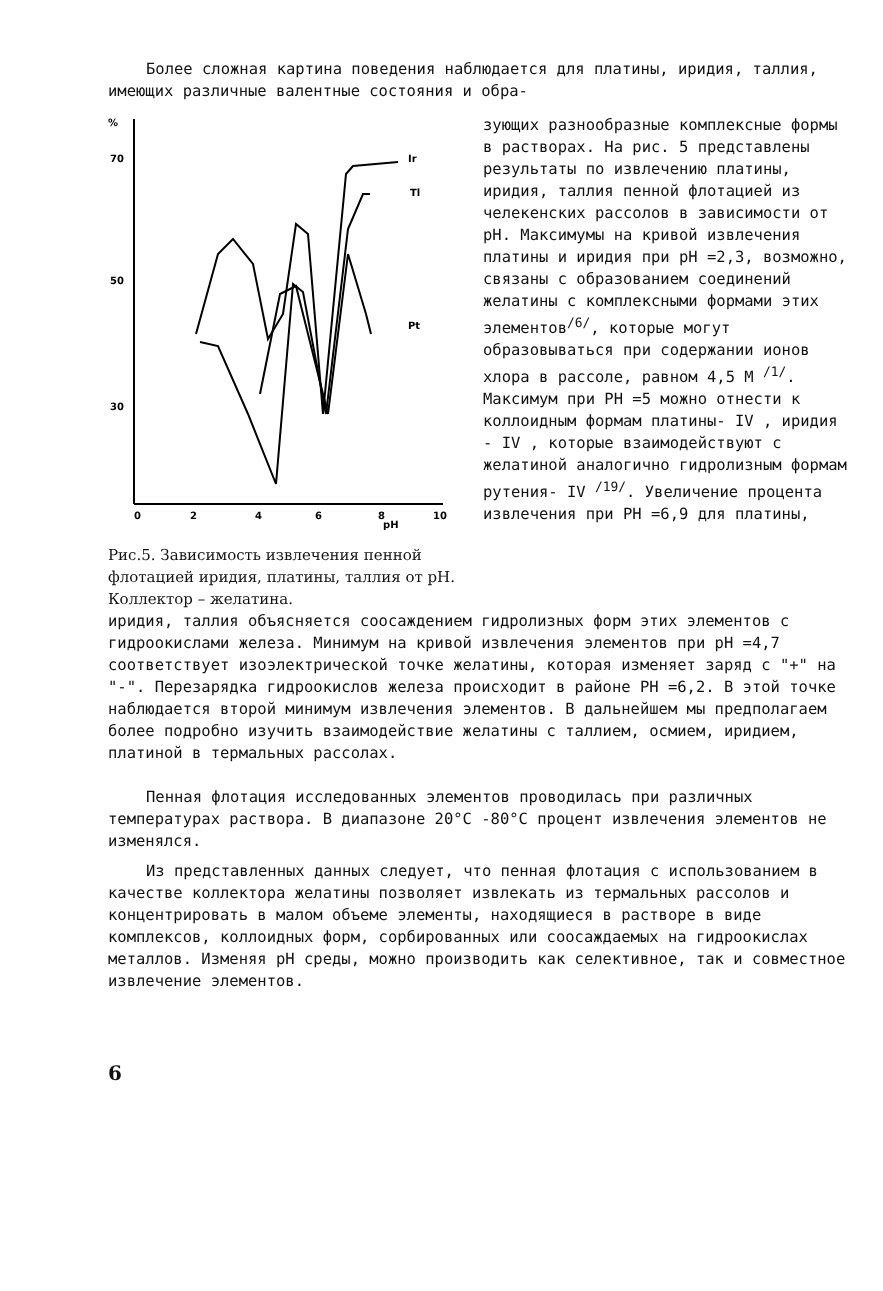Более сложная картина поведения наблюдается для платины, иридия, таллия, имеющих различные валентные состояния и обра-
%
70
50
30
0
2
4
6
8
10
pH
Ir
Tl
Pt
Рис.5. Зависимость извлечения пенной флотацией иридия, платины, таллия от pH. Коллектор – желатина.
зующих разнообразные комплексные формы в растворах. На рис. 5 представлены результаты по извлечению платины, иридия, таллия пенной флотацией из челекенских рассолов в зависимости от pH. Максимумы на кривой извлечения платины и иридия при pH =2,3, возможно, связаны с образованием соединений желатины с комплексными формами этих элементов<sup>/6/</sup>, которые могут образовываться при содержании ионов хлора в рассоле, равном 4,5 М <sup>/1/</sup>. Максимум при PH =5 можно отнести к коллоидным формам платины- IV , иридия - IV , которые взаимодействуют с желатиной аналогично гидролизным формам рутения- IV <sup>/19/</sup>. Увеличение процента извлечения при PH =6,9 для платины,
иридия, таллия объясняется соосаждением гидролизных форм этих элементов с гидроокислами железа. Минимум на кривой извлечения элементов при pH =4,7 соответствует изоэлектрической точке желатины, которая изменяет заряд с "+" на "-". Перезарядка гидроокислов железа происходит в районе PH =6,2. В этой точке наблюдается второй минимум извлечения элементов. В дальнейшем мы предполагаем более подробно изучить взаимодействие желатины с таллием, осмием, иридием, платиной в термальных рассолах.
Пенная флотация исследованных элементов проводилась при различных температурах раствора. В диапазоне 20°С -80°С процент извлечения элементов не изменялся.
Из представленных данных следует, что пенная флотация с использованием в качестве коллектора желатины позволяет извлекать из термальных рассолов и концентрировать в малом объеме элементы, находящиеся в растворе в виде комплексов, коллоидных форм, сорбированных или соосаждаемых на гидроокислах металлов. Изменяя pH среды, можно производить как селективное, так и совместное извлечение элементов.
6